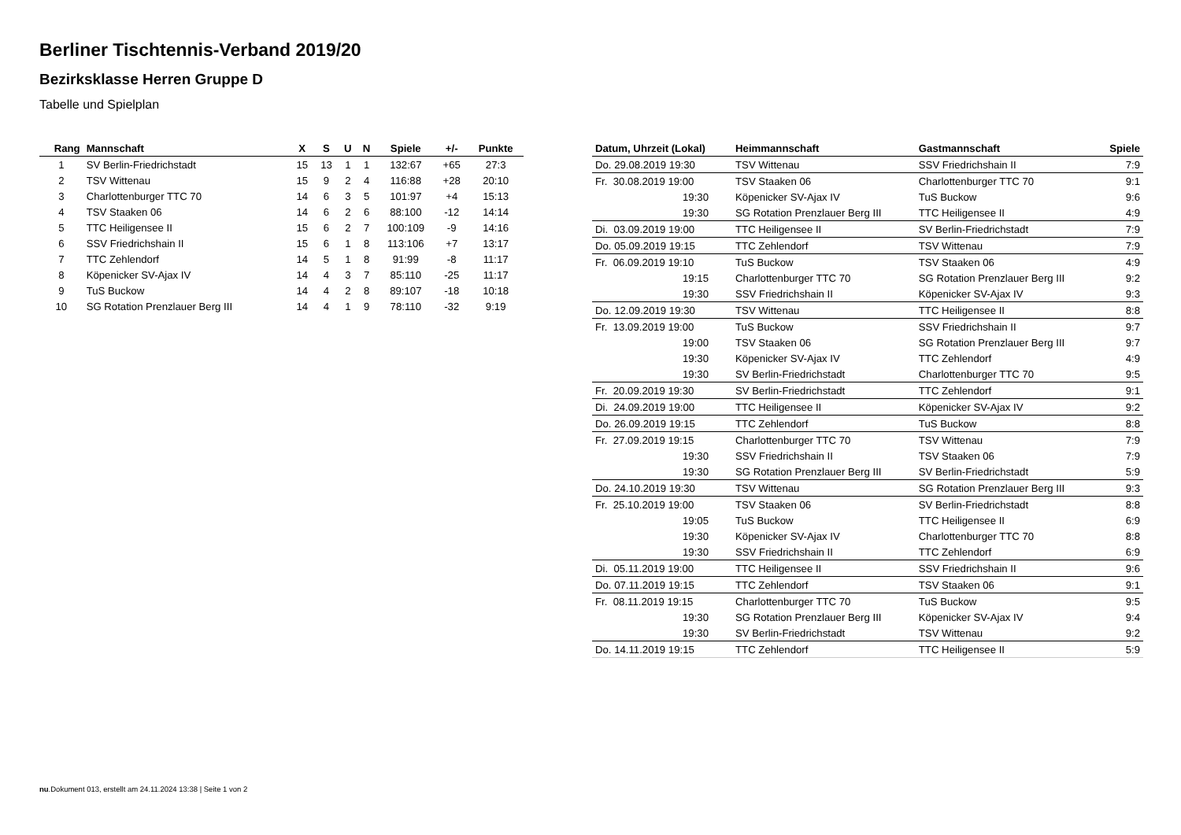Berliner Tischtennis-Verband 2019/20
Bezirksklasse Herren Gruppe D
Tabelle und Spielplan
| Rang | Mannschaft | X | S | U | N | Spiele | +/- | Punkte |
| --- | --- | --- | --- | --- | --- | --- | --- | --- |
| 1 | SV Berlin-Friedrichstadt | 15 | 13 | 1 | 1 | 132:67 | +65 | 27:3 |
| 2 | TSV Wittenau | 15 | 9 | 2 | 4 | 116:88 | +28 | 20:10 |
| 3 | Charlottenburger TTC 70 | 14 | 6 | 3 | 5 | 101:97 | +4 | 15:13 |
| 4 | TSV Staaken 06 | 14 | 6 | 2 | 6 | 88:100 | -12 | 14:14 |
| 5 | TTC Heiligensee II | 15 | 6 | 2 | 7 | 100:109 | -9 | 14:16 |
| 6 | SSV Friedrichshain II | 15 | 6 | 1 | 8 | 113:106 | +7 | 13:17 |
| 7 | TTC Zehlendorf | 14 | 5 | 1 | 8 | 91:99 | -8 | 11:17 |
| 8 | Köpenicker SV-Ajax IV | 14 | 4 | 3 | 7 | 85:110 | -25 | 11:17 |
| 9 | TuS Buckow | 14 | 4 | 2 | 8 | 89:107 | -18 | 10:18 |
| 10 | SG Rotation Prenzlauer Berg III | 14 | 4 | 1 | 9 | 78:110 | -32 | 9:19 |
| Datum, Uhrzeit (Lokal) | Heimmannschaft | Gastmannschaft | Spiele |
| --- | --- | --- | --- |
| Do. 29.08.2019 19:30 | TSV Wittenau | SSV Friedrichshain II | 7:9 |
| Fr. 30.08.2019 19:00 | TSV Staaken 06 | Charlottenburger TTC 70 | 9:1 |
| 19:30 | Köpenicker SV-Ajax IV | TuS Buckow | 9:6 |
| 19:30 | SG Rotation Prenzlauer Berg III | TTC Heiligensee II | 4:9 |
| Di. 03.09.2019 19:00 | TTC Heiligensee II | SV Berlin-Friedrichstadt | 7:9 |
| Do. 05.09.2019 19:15 | TTC Zehlendorf | TSV Wittenau | 7:9 |
| Fr. 06.09.2019 19:10 | TuS Buckow | TSV Staaken 06 | 4:9 |
| 19:15 | Charlottenburger TTC 70 | SG Rotation Prenzlauer Berg III | 9:2 |
| 19:30 | SSV Friedrichshain II | Köpenicker SV-Ajax IV | 9:3 |
| Do. 12.09.2019 19:30 | TSV Wittenau | TTC Heiligensee II | 8:8 |
| Fr. 13.09.2019 19:00 | TuS Buckow | SSV Friedrichshain II | 9:7 |
| 19:00 | TSV Staaken 06 | SG Rotation Prenzlauer Berg III | 9:7 |
| 19:30 | Köpenicker SV-Ajax IV | TTC Zehlendorf | 4:9 |
| 19:30 | SV Berlin-Friedrichstadt | Charlottenburger TTC 70 | 9:5 |
| Fr. 20.09.2019 19:30 | SV Berlin-Friedrichstadt | TTC Zehlendorf | 9:1 |
| Di. 24.09.2019 19:00 | TTC Heiligensee II | Köpenicker SV-Ajax IV | 9:2 |
| Do. 26.09.2019 19:15 | TTC Zehlendorf | TuS Buckow | 8:8 |
| Fr. 27.09.2019 19:15 | Charlottenburger TTC 70 | TSV Wittenau | 7:9 |
| 19:30 | SSV Friedrichshain II | TSV Staaken 06 | 7:9 |
| 19:30 | SG Rotation Prenzlauer Berg III | SV Berlin-Friedrichstadt | 5:9 |
| Do. 24.10.2019 19:30 | TSV Wittenau | SG Rotation Prenzlauer Berg III | 9:3 |
| Fr. 25.10.2019 19:00 | TSV Staaken 06 | SV Berlin-Friedrichstadt | 8:8 |
| 19:05 | TuS Buckow | TTC Heiligensee II | 6:9 |
| 19:30 | Köpenicker SV-Ajax IV | Charlottenburger TTC 70 | 8:8 |
| 19:30 | SSV Friedrichshain II | TTC Zehlendorf | 6:9 |
| Di. 05.11.2019 19:00 | TTC Heiligensee II | SSV Friedrichshain II | 9:6 |
| Do. 07.11.2019 19:15 | TTC Zehlendorf | TSV Staaken 06 | 9:1 |
| Fr. 08.11.2019 19:15 | Charlottenburger TTC 70 | TuS Buckow | 9:5 |
| 19:30 | SG Rotation Prenzlauer Berg III | Köpenicker SV-Ajax IV | 9:4 |
| 19:30 | SV Berlin-Friedrichstadt | TSV Wittenau | 9:2 |
| Do. 14.11.2019 19:15 | TTC Zehlendorf | TTC Heiligensee II | 5:9 |
nu.Dokument 013, erstellt am 24.11.2024 13:38 | Seite 1 von 2